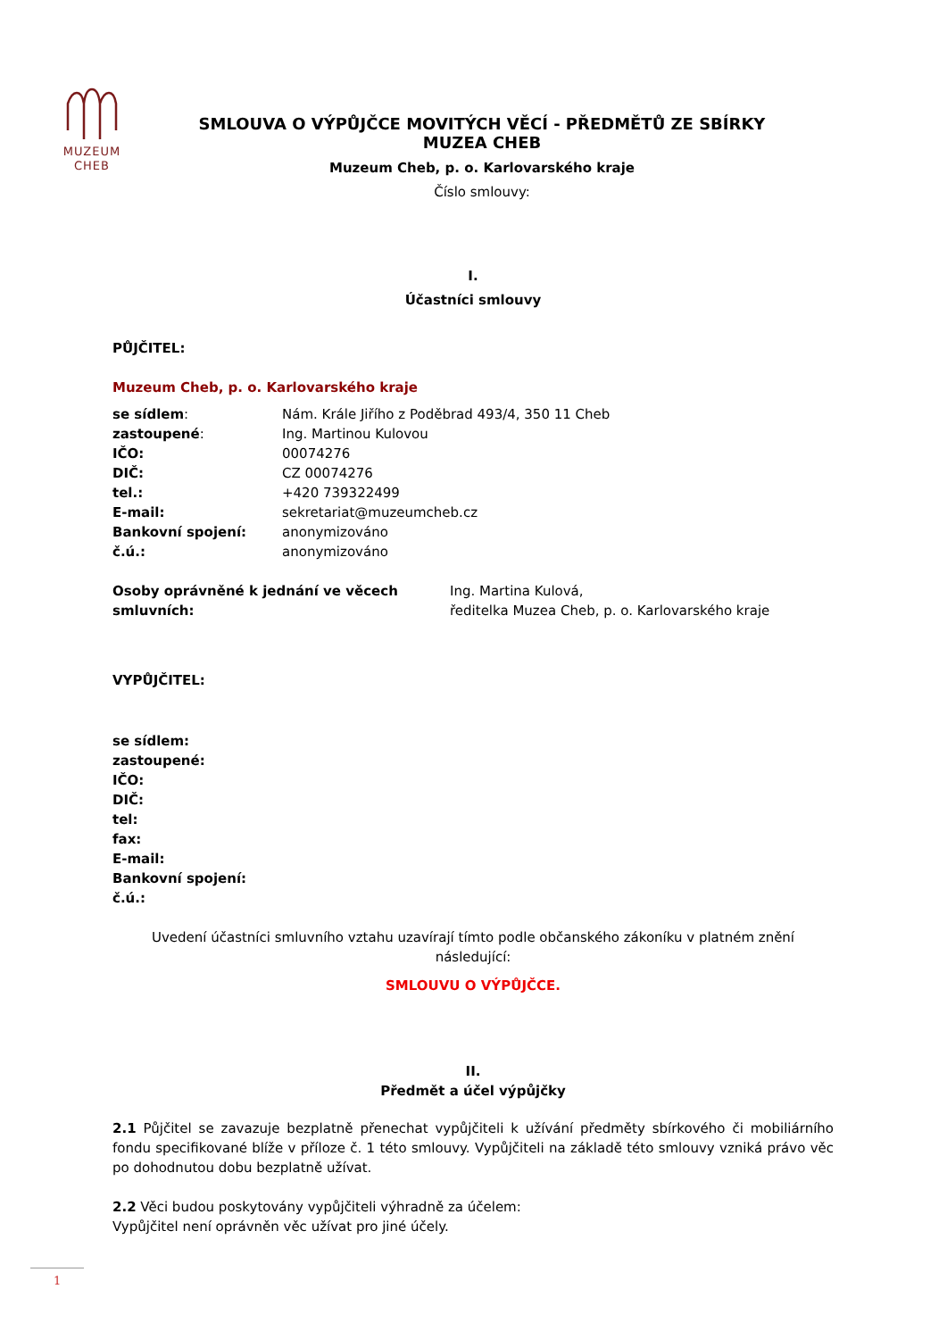MUZEUM
CHEB
SMLOUVA O VÝPŮJČCE MOVITÝCH VĚCÍ - PŘEDMĚTŮ ZE SBÍRKY MUZEA CHEB
Muzeum Cheb, p. o. Karlovarského kraje
Číslo smlouvy:
I.
Účastníci smlouvy
PŮJČITEL:
Muzeum Cheb, p. o. Karlovarského kraje
| se sídlem : | Nám. Krále Jiřího z Poděbrad 493/4, 350 11 Cheb |
| zastoupené : | Ing. Martinou Kulovou |
| IČO: | 00074276 |
| DIČ: | CZ 00074276 |
| tel.: | +420 739322499 |
| E-mail: | sekretariat@muzeumcheb.cz |
| Bankovní spojení: | anonymizováno |
| č.ú.: | anonymizováno |
| Osoby oprávněné k jednání ve věcech smluvních: | Ing. Martina Kulová, ředitelka Muzea Cheb, p. o. Karlovarského kraje |
VYPŮJČITEL:
se sídlem:
zastoupené:
IČO:
DIČ:
tel:
fax:
E-mail:
Bankovní spojení:
č.ú.:
Uvedení účastníci smluvního vztahu uzavírají tímto podle občanského zákoníku v platném znění následující:
SMLOUVU O VÝPŮJČCE.
II.
Předmět a účel výpůjčky
2.1 Půjčitel se zavazuje bezplatně přenechat vypůjčiteli k užívání předměty sbírkového či mobiliárního fondu specifikované blíže v příloze č. 1 této smlouvy. Vypůjčiteli na základě této smlouvy vzniká právo věc po dohodnutou dobu bezplatně užívat.
2.2 Věci budou poskytovány vypůjčiteli výhradně za účelem:
Vypůjčitel není oprávněn věc užívat pro jiné účely.
1